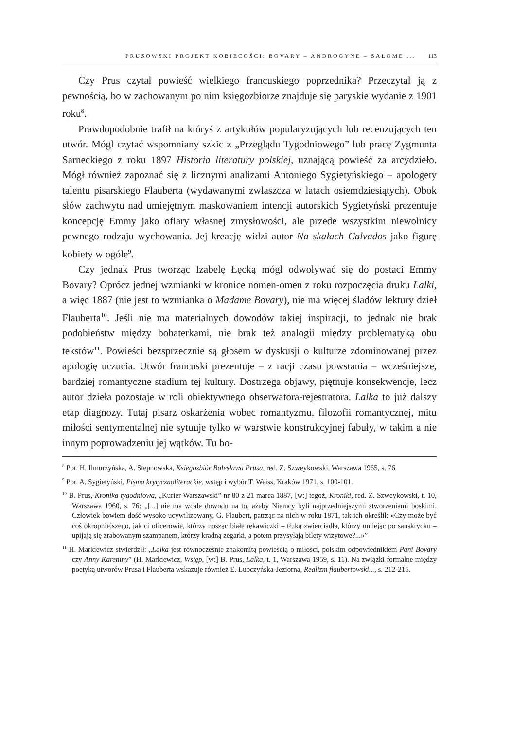PRUSOWSKI PROJEKT KOBIECOŚCI: BOVARY – ANDROGYNE – SALOME ... 113
Czy Prus czytał powieść wielkiego francuskiego poprzednika? Przeczytał ją z pewnością, bo w zachowanym po nim księgozbiorze znajduje się paryskie wydanie z 1901 roku<sup>8</sup>.
Prawdopodobnie trafił na któryś z artykułów popularyzujących lub recenzujących ten utwór. Mógł czytać wspomniany szkic z „Przeglądu Tygodniowego” lub pracę Zygmunta Sarneckiego z roku 1897 Historia literatury polskiej, uznającą powieść za arcydzieło. Mógł również zapoznać się z licznymi analizami Antoniego Sygietyńskiego – apologety talentu pisarskiego Flauberta (wydawanymi zwłaszcza w latach osiemdziesiątych). Obok słów zachwytu nad umiejętnym maskowaniem intencji autorskich Sygietyński prezentuje koncepcję Emmy jako ofiary własnej zmysłowości, ale przede wszystkim niewolnicy pewnego rodzaju wychowania. Jej kreację widzi autor Na skałach Calvados jako figurę kobiety w ogóle<sup>9</sup>.
Czy jednak Prus tworząc Izabelę Łęcką mógł odwoływać się do postaci Emmy Bovary? Oprócz jednej wzmianki w kronice nomen-omen z roku rozpoczęcia druku Lalki, a więc 1887 (nie jest to wzmianka o Madame Bovary), nie ma więcej śladów lektury dzieł Flauberta<sup>10</sup>. Jeśli nie ma materialnych dowodów takiej inspiracji, to jednak nie brak podobieństw między bohaterkami, nie brak też analogii między problematyką obu tekstów<sup>11</sup>. Powieści bezsprzecznie są głosem w dyskusji o kulturze zdominowanej przez apologię uczucia. Utwór francuski prezentuje – z racji czasu powstania – wcześniejsze, bardziej romantyczne stadium tej kultury. Dostrzega objawy, piętnuje konsekwencje, lecz autor dzieła pozostaje w roli obiektywnego obserwatora-rejestratora. Lalka to już dalszy etap diagnozy. Tutaj pisarz oskarżenia wobec romantyzmu, filozofii romantycznej, mitu miłości sentymentalnej nie sytuuje tylko w warstwie konstrukcyjnej fabuły, w takim a nie innym poprowadzeniu jej wątków. Tu bo-
<sup>8</sup> Por. H. Ilmurzyńska, A. Stepnowska, Ksiegozbiór Bolesława Prusa, red. Z. Szweykowski, Warszawa 1965, s. 76.
<sup>9</sup> Por. A. Sygietyński, Pisma krytycznoliterackie, wstęp i wybór T. Weiss, Kraków 1971, s. 100-101.
<sup>10</sup> B. Prus, Kronika tygodniowa, „Kurier Warszawski” nr 80 z 21 marca 1887, [w:] tegoż, Kroniki, red. Z. Szweykowski, t. 10, Warszawa 1960, s. 76: „[...] nie ma wcale dowodu na to, ażeby Niemcy byli najprzedniejszymi stworzeniami boskimi. Człowiek bowiem dość wysoko ucywilizowany, G. Flaubert, patrząc na nich w roku 1871, tak ich określił: «Czy może być coś okropniejszego, jak ci oficerowie, którzy nosząc białe rękawiczki – tłuką zwierciadła, którzy umiejąc po sanskrycku – upijają się zrabowanym szampanem, którzy kradną zegarki, a potem przysyłają bilety wizytowe?...»”
<sup>11</sup> H. Markiewicz stwierdził: „Lalka jest równocześnie znakomitą powieścią o miłości, polskim odpowiednikiem Pani Bovary czy Anny Kareniny” (H. Markiewicz, Wstęp, [w:] B. Prus, Lalka, t. 1, Warszawa 1959, s. 11). Na związki formalne między poetyką utworów Prusa i Flauberta wskazuje również E. Lubczyńska-Jeziorna, Realizm flaubertowski..., s. 212-215.